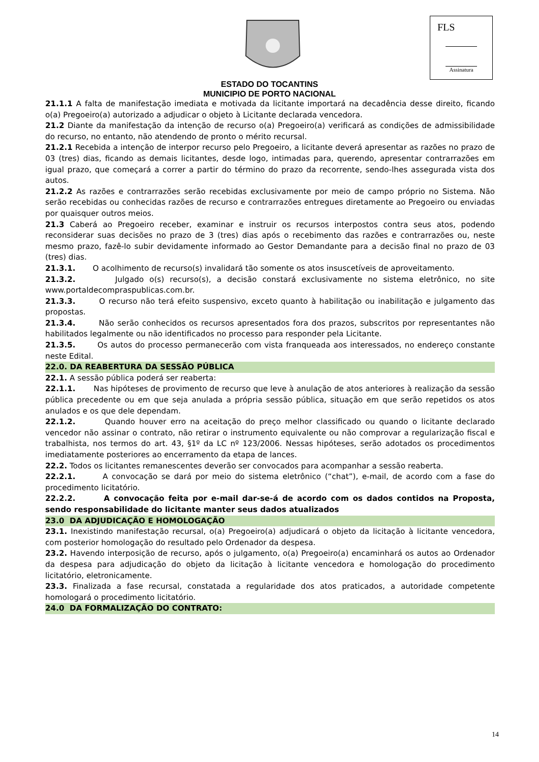FLS
Assinatura
ESTADO DO TOCANTINS
MUNICIPIO DE PORTO NACIONAL
21.1.1 A falta de manifestação imediata e motivada da licitante importará na decadência desse direito, ficando o(a) Pregoeiro(a) autorizado a adjudicar o objeto à Licitante declarada vencedora.
21.2 Diante da manifestação da intenção de recurso o(a) Pregoeiro(a) verificará as condições de admissibilidade do recurso, no entanto, não atendendo de pronto o mérito recursal.
21.2.1 Recebida a intenção de interpor recurso pelo Pregoeiro, a licitante deverá apresentar as razões no prazo de 03 (tres) dias, ficando as demais licitantes, desde logo, intimadas para, querendo, apresentar contrarrazões em igual prazo, que começará a correr a partir do término do prazo da recorrente, sendo-lhes assegurada vista dos autos.
21.2.2 As razões e contrarrazões serão recebidas exclusivamente por meio de campo próprio no Sistema. Não serão recebidas ou conhecidas razões de recurso e contrarrazões entregues diretamente ao Pregoeiro ou enviadas por quaisquer outros meios.
21.3 Caberá ao Pregoeiro receber, examinar e instruir os recursos interpostos contra seus atos, podendo reconsiderar suas decisões no prazo de 3 (tres) dias após o recebimento das razões e contrarrazões ou, neste mesmo prazo, fazê-lo subir devidamente informado ao Gestor Demandante para a decisão final no prazo de 03 (tres) dias.
21.3.1. O acolhimento de recurso(s) invalidará tão somente os atos insuscetíveis de aproveitamento.
21.3.2. Julgado o(s) recurso(s), a decisão constará exclusivamente no sistema eletrônico, no site www.portaldecompraspublicas.com.br.
21.3.3. O recurso não terá efeito suspensivo, exceto quanto à habilitação ou inabilitação e julgamento das propostas.
21.3.4. Não serão conhecidos os recursos apresentados fora dos prazos, subscritos por representantes não habilitados legalmente ou não identificados no processo para responder pela Licitante.
21.3.5. Os autos do processo permanecerão com vista franqueada aos interessados, no endereço constante neste Edital.
22.0. DA REABERTURA DA SESSÃO PÚBLICA
22.1. A sessão pública poderá ser reaberta:
22.1.1. Nas hipóteses de provimento de recurso que leve à anulação de atos anteriores à realização da sessão pública precedente ou em que seja anulada a própria sessão pública, situação em que serão repetidos os atos anulados e os que dele dependam.
22.1.2. Quando houver erro na aceitação do preço melhor classificado ou quando o licitante declarado vencedor não assinar o contrato, não retirar o instrumento equivalente ou não comprovar a regularização fiscal e trabalhista, nos termos do art. 43, §1º da LC nº 123/2006. Nessas hipóteses, serão adotados os procedimentos imediatamente posteriores ao encerramento da etapa de lances.
22.2. Todos os licitantes remanescentes deverão ser convocados para acompanhar a sessão reaberta.
22.2.1. A convocação se dará por meio do sistema eletrônico (“chat”), e-mail, de acordo com a fase do procedimento licitatório.
22.2.2. A convocação feita por e-mail dar-se-á de acordo com os dados contidos na Proposta, sendo responsabilidade do licitante manter seus dados atualizados
23.0 DA ADJUDICAÇÃO E HOMOLOGAÇÃO
23.1. Inexistindo manifestação recursal, o(a) Pregoeiro(a) adjudicará o objeto da licitação à licitante vencedora, com posterior homologação do resultado pelo Ordenador da despesa.
23.2. Havendo interposição de recurso, após o julgamento, o(a) Pregoeiro(a) encaminhará os autos ao Ordenador da despesa para adjudicação do objeto da licitação à licitante vencedora e homologação do procedimento licitatório, eletronicamente.
23.3. Finalizada a fase recursal, constatada a regularidade dos atos praticados, a autoridade competente homologará o procedimento licitatório.
24.0 DA FORMALIZAÇÃO DO CONTRATO:
14